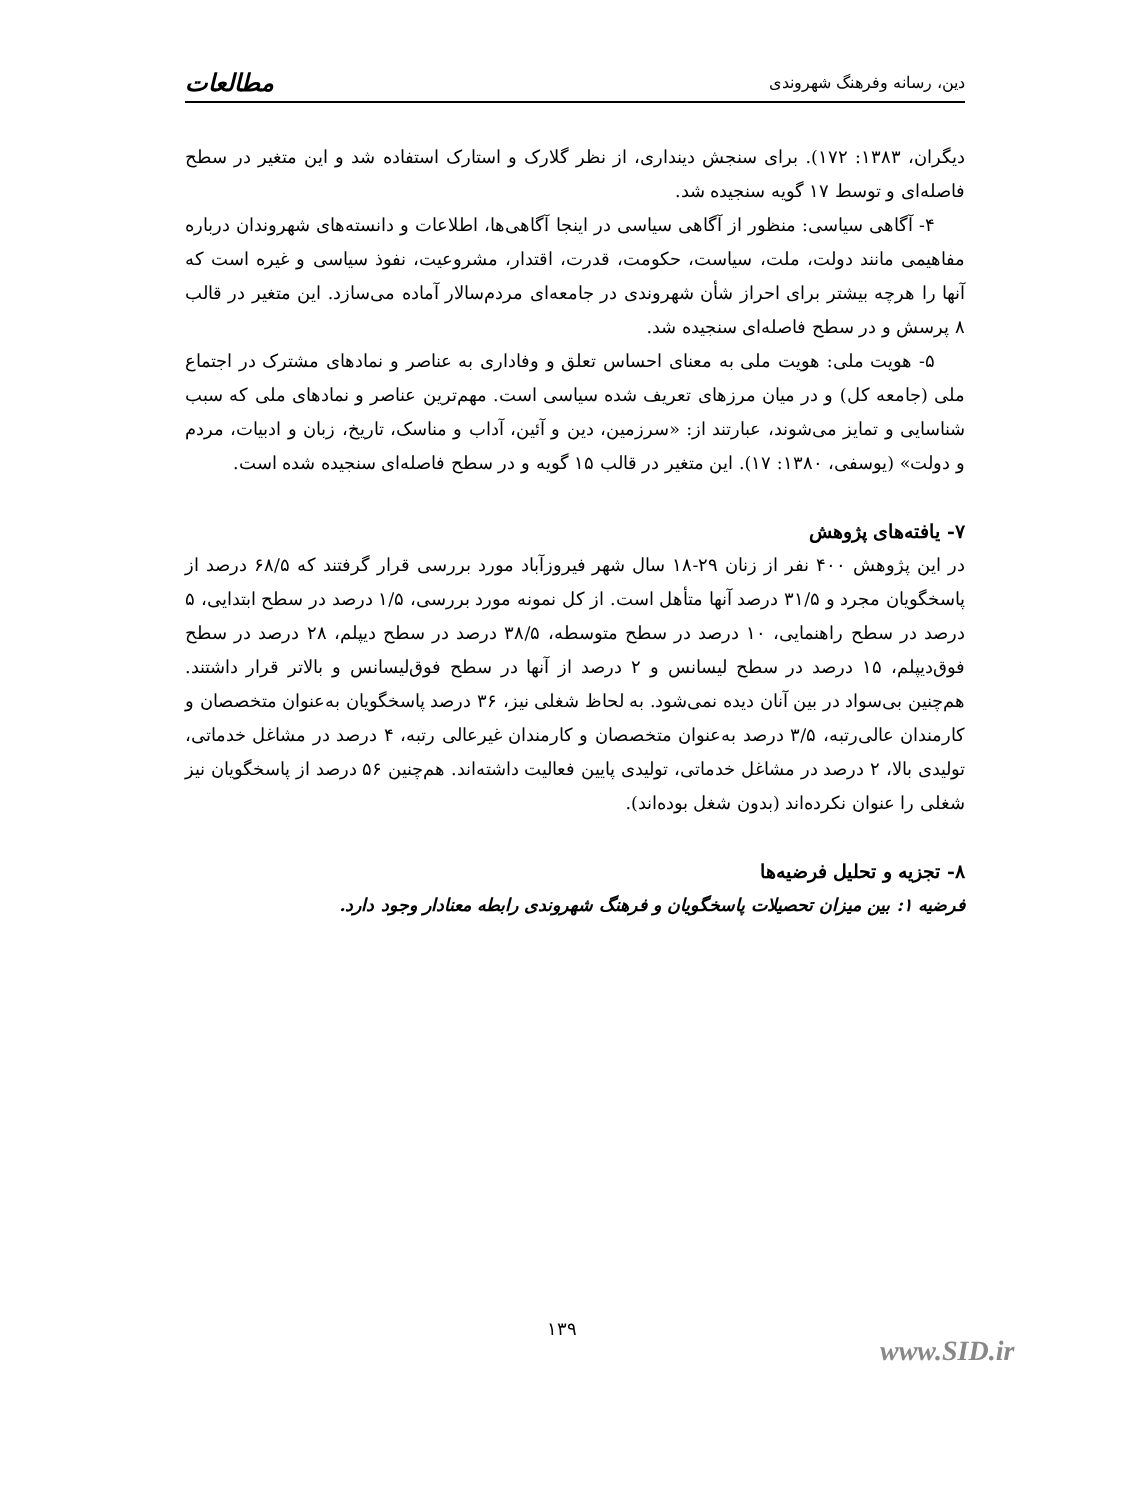دین، رسانه وفرهنگ شهروندی مطالعات
دیگران، ۱۳۸۳: ۱۷۲). برای سنجش دینداری، از نظر گلارک و استارک استفاده شد و این متغیر در سطح فاصله‌ای و توسط ۱۷ گویه سنجیده شد.
۴- آگاهی سیاسی: منظور از آگاهی سیاسی در اینجا آگاهی‌ها، اطلاعات و دانسته‌های شهروندان درباره مفاهیمی مانند دولت، ملت، سیاست، حکومت، قدرت، اقتدار، مشروعیت، نفوذ سیاسی و غیره است که آنها را هرچه بیشتر برای احراز شأن شهروندی در جامعه‌ای مردم‌سالار آماده می‌سازد. این متغیر در قالب ۸ پرسش و در سطح فاصله‌ای سنجیده شد.
۵- هویت ملی: هویت ملی به معنای احساس تعلق و وفاداری به عناصر و نمادهای مشترک در اجتماع ملی (جامعه کل) و در میان مرزهای تعریف شده سیاسی است. مهم‌ترین عناصر و نمادهای ملی که سبب شناسایی و تمایز می‌شوند، عبارتند از: «سرزمین، دین و آئین، آداب و مناسک، تاریخ، زبان و ادبیات، مردم و دولت» (یوسفی، ۱۳۸۰: ۱۷). این متغیر در قالب ۱۵ گویه و در سطح فاصله‌ای سنجیده شده است.
۷- یافته‌های پژوهش
در این پژوهش ۴۰۰ نفر از زنان ۲۹-۱۸ سال شهر فیروزآباد مورد بررسی قرار گرفتند که ۶۸/۵ درصد از پاسخگویان مجرد و ۳۱/۵ درصد آنها متأهل است. از کل نمونه مورد بررسی، ۱/۵ درصد در سطح ابتدایی، ۵ درصد در سطح راهنمایی، ۱۰ درصد در سطح متوسطه، ۳۸/۵ درصد در سطح دیپلم، ۲۸ درصد در سطح فوق‌دیپلم، ۱۵ درصد در سطح لیسانس و ۲ درصد از آنها در سطح فوق‌لیسانس و بالاتر قرار داشتند. هم‌چنین بی‌سواد در بین آنان دیده نمی‌شود. به لحاظ شغلی نیز، ۳۶ درصد پاسخگویان به‌عنوان متخصصان و کارمندان عالی‌رتبه، ۳/۵ درصد به‌عنوان متخصصان و کارمندان غیرعالی رتبه، ۴ درصد در مشاغل خدماتی، تولیدی بالا، ۲ درصد در مشاغل خدماتی، تولیدی پایین فعالیت داشته‌اند. هم‌چنین ۵۶ درصد از پاسخگویان نیز شغلی را عنوان نکرده‌اند (بدون شغل بوده‌اند).
۸- تجزیه و تحلیل فرضیه‌ها
فرضیه ۱: بین میزان تحصیلات پاسخگویان و فرهنگ شهروندی رابطه معنادار وجود دارد.
۱۳۹
www.SID.ir